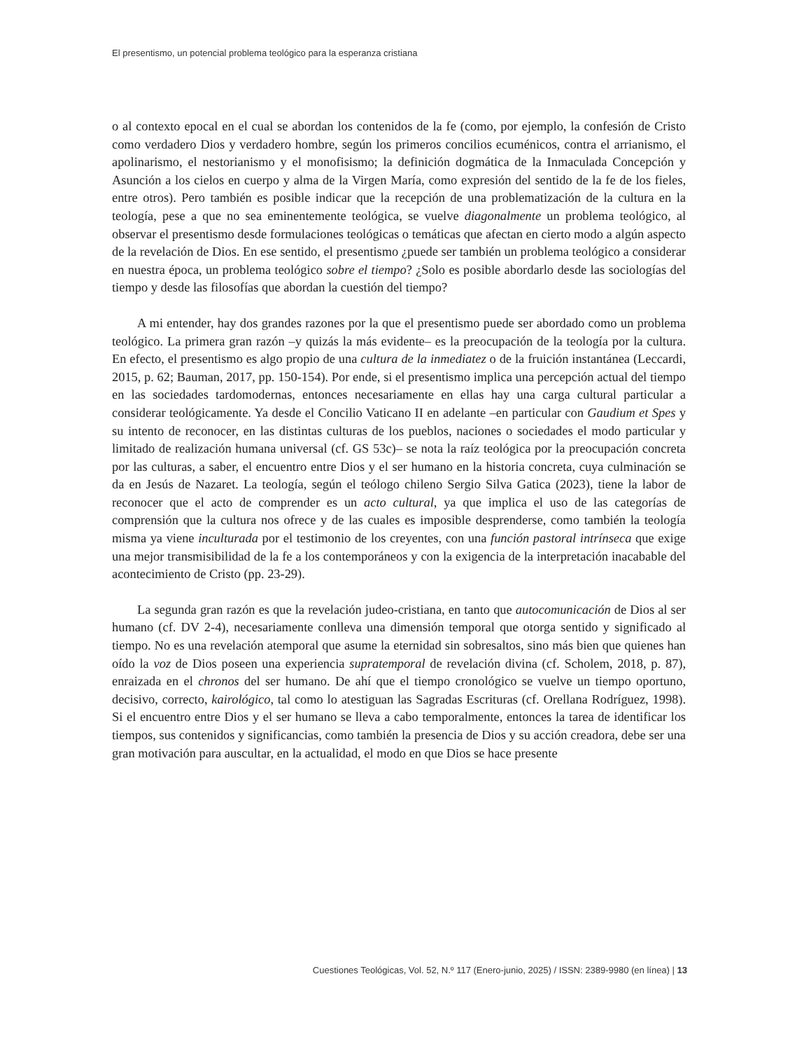El presentismo, un potencial problema teológico para la esperanza cristiana
o al contexto epocal en el cual se abordan los contenidos de la fe (como, por ejemplo, la confesión de Cristo como verdadero Dios y verdadero hombre, según los primeros concilios ecuménicos, contra el arrianismo, el apolinarismo, el nestorianismo y el monofisismo; la definición dogmática de la Inmaculada Concepción y Asunción a los cielos en cuerpo y alma de la Virgen María, como expresión del sentido de la fe de los fieles, entre otros). Pero también es posible indicar que la recepción de una problematización de la cultura en la teología, pese a que no sea eminentemente teológica, se vuelve diagonalmente un problema teológico, al observar el presentismo desde formulaciones teológicas o temáticas que afectan en cierto modo a algún aspecto de la revelación de Dios. En ese sentido, el presentismo ¿puede ser también un problema teológico a considerar en nuestra época, un problema teológico sobre el tiempo? ¿Solo es posible abordarlo desde las sociologías del tiempo y desde las filosofías que abordan la cuestión del tiempo?
A mi entender, hay dos grandes razones por la que el presentismo puede ser abordado como un problema teológico. La primera gran razón –y quizás la más evidente– es la preocupación de la teología por la cultura. En efecto, el presentismo es algo propio de una cultura de la inmediatez o de la fruición instantánea (Leccardi, 2015, p. 62; Bauman, 2017, pp. 150-154). Por ende, si el presentismo implica una percepción actual del tiempo en las sociedades tardomodernas, entonces necesariamente en ellas hay una carga cultural particular a considerar teológicamente. Ya desde el Concilio Vaticano II en adelante –en particular con Gaudium et Spes y su intento de reconocer, en las distintas culturas de los pueblos, naciones o sociedades el modo particular y limitado de realización humana universal (cf. GS 53c)– se nota la raíz teológica por la preocupación concreta por las culturas, a saber, el encuentro entre Dios y el ser humano en la historia concreta, cuya culminación se da en Jesús de Nazaret. La teología, según el teólogo chileno Sergio Silva Gatica (2023), tiene la labor de reconocer que el acto de comprender es un acto cultural, ya que implica el uso de las categorías de comprensión que la cultura nos ofrece y de las cuales es imposible desprenderse, como también la teología misma ya viene inculturada por el testimonio de los creyentes, con una función pastoral intrínseca que exige una mejor transmisibilidad de la fe a los contemporáneos y con la exigencia de la interpretación inacabable del acontecimiento de Cristo (pp. 23-29).
La segunda gran razón es que la revelación judeo-cristiana, en tanto que autocomunicación de Dios al ser humano (cf. DV 2-4), necesariamente conlleva una dimensión temporal que otorga sentido y significado al tiempo. No es una revelación atemporal que asume la eternidad sin sobresaltos, sino más bien que quienes han oído la voz de Dios poseen una experiencia supratemporal de revelación divina (cf. Scholem, 2018, p. 87), enraizada en el chronos del ser humano. De ahí que el tiempo cronológico se vuelve un tiempo oportuno, decisivo, correcto, kairológico, tal como lo atestiguan las Sagradas Escrituras (cf. Orellana Rodríguez, 1998). Si el encuentro entre Dios y el ser humano se lleva a cabo temporalmente, entonces la tarea de identificar los tiempos, sus contenidos y significancias, como también la presencia de Dios y su acción creadora, debe ser una gran motivación para auscultar, en la actualidad, el modo en que Dios se hace presente
Cuestiones Teológicas, Vol. 52, N.º 117 (Enero-junio, 2025) / ISSN: 2389-9980 (en línea) | 13